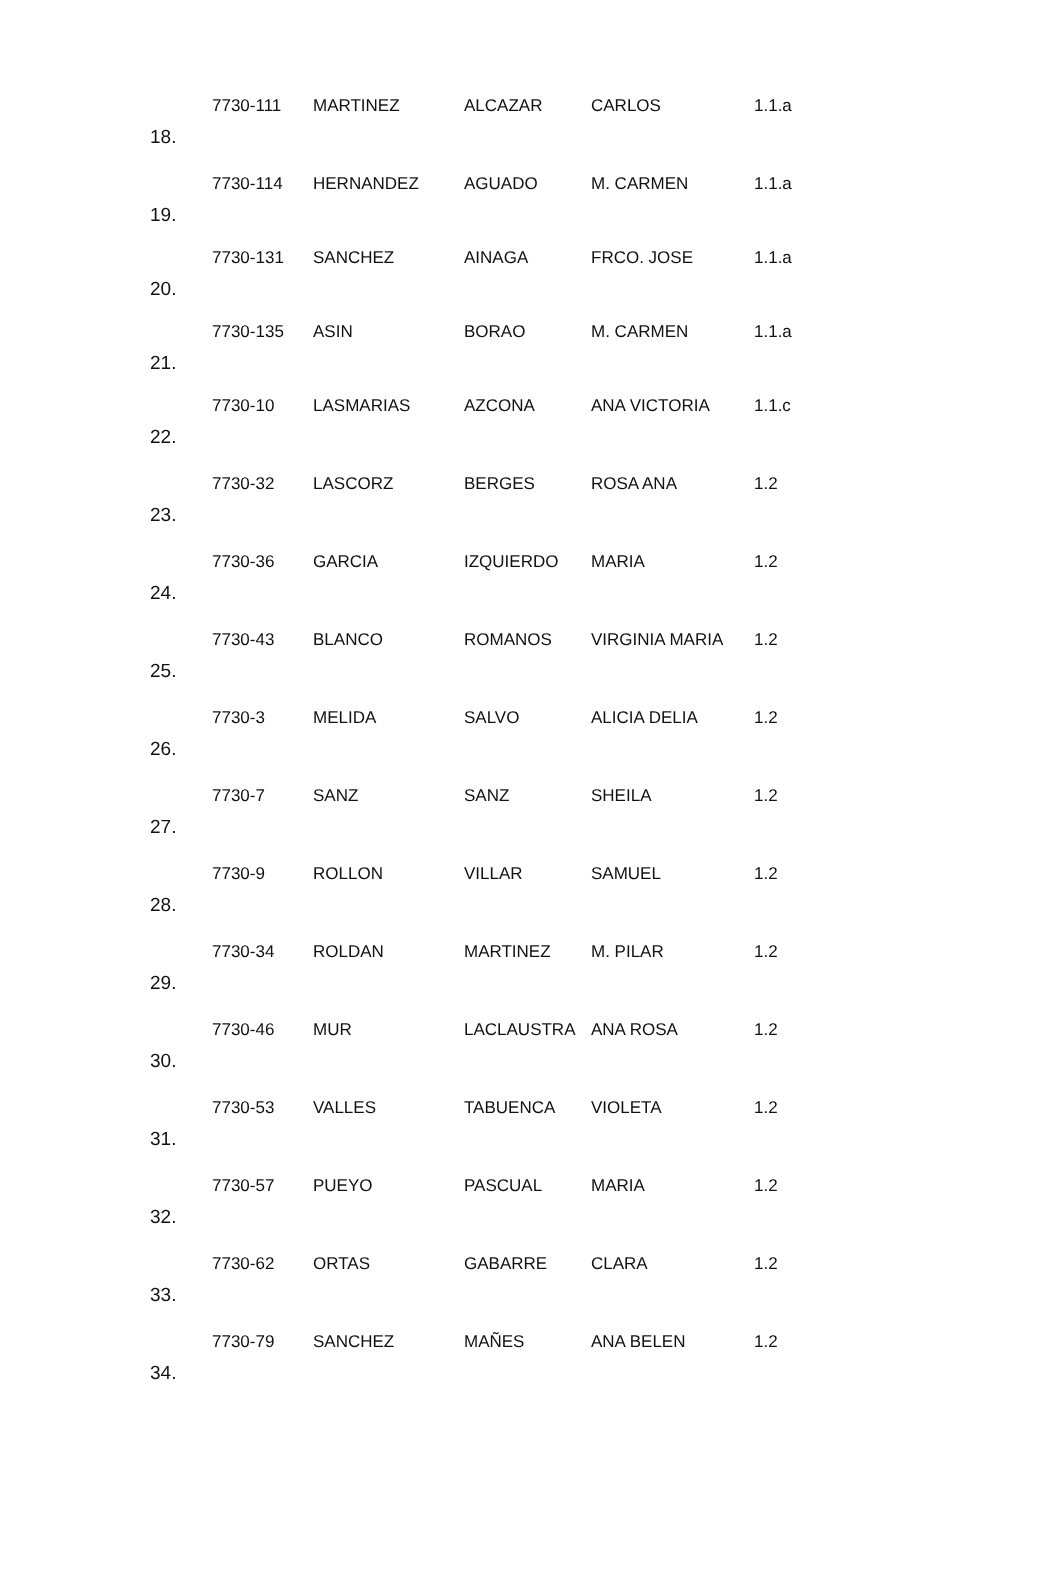| 18. | 7730-111 | MARTINEZ | ALCAZAR | CARLOS | 1.1.a |
| 19. | 7730-114 | HERNANDEZ | AGUADO | M. CARMEN | 1.1.a |
| 20. | 7730-131 | SANCHEZ | AINAGA | FRCO. JOSE | 1.1.a |
| 21. | 7730-135 | ASIN | BORAO | M. CARMEN | 1.1.a |
| 22. | 7730-10 | LASMARIAS | AZCONA | ANA VICTORIA | 1.1.c |
| 23. | 7730-32 | LASCORZ | BERGES | ROSA ANA | 1.2 |
| 24. | 7730-36 | GARCIA | IZQUIERDO | MARIA | 1.2 |
| 25. | 7730-43 | BLANCO | ROMANOS | VIRGINIA MARIA | 1.2 |
| 26. | 7730-3 | MELIDA | SALVO | ALICIA DELIA | 1.2 |
| 27. | 7730-7 | SANZ | SANZ | SHEILA | 1.2 |
| 28. | 7730-9 | ROLLON | VILLAR | SAMUEL | 1.2 |
| 29. | 7730-34 | ROLDAN | MARTINEZ | M. PILAR | 1.2 |
| 30. | 7730-46 | MUR | LACLAUSTRA | ANA ROSA | 1.2 |
| 31. | 7730-53 | VALLES | TABUENCA | VIOLETA | 1.2 |
| 32. | 7730-57 | PUEYO | PASCUAL | MARIA | 1.2 |
| 33. | 7730-62 | ORTAS | GABARRE | CLARA | 1.2 |
| 34. | 7730-79 | SANCHEZ | MAÑES | ANA BELEN | 1.2 |